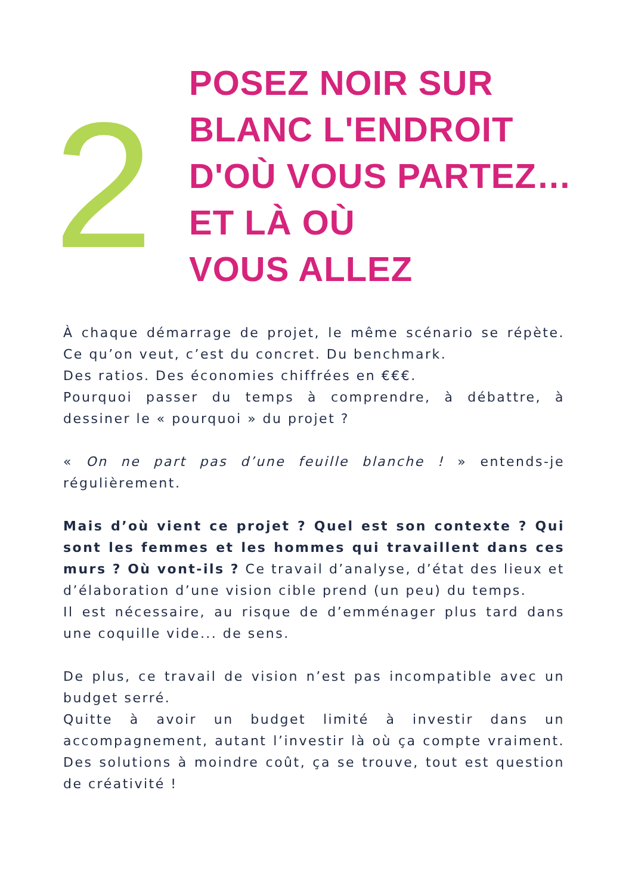2
POSEZ NOIR SUR
BLANC L'ENDROIT
D'OÙ VOUS PARTEZ…
ET LÀ OÙ
VOUS ALLEZ
À chaque démarrage de projet, le même scénario se répète. Ce qu’on veut, c’est du concret. Du benchmark.
Des ratios. Des économies chiffrées en €€€.
Pourquoi passer du temps à comprendre, à débattre, à dessiner le « pourquoi » du projet ?
« On ne part pas d’une feuille blanche ! » entends-je régulièrement.
Mais d’où vient ce projet ? Quel est son contexte ? Qui sont les femmes et les hommes qui travaillent dans ces murs ? Où vont-ils ? Ce travail d’analyse, d’état des lieux et d’élaboration d’une vision cible prend (un peu) du temps.
Il est nécessaire, au risque de d’emménager plus tard dans une coquille vide... de sens.
De plus, ce travail de vision n’est pas incompatible avec un budget serré.
Quitte à avoir un budget limité à investir dans un accompagnement, autant l’investir là où ça compte vraiment. Des solutions à moindre coût, ça se trouve, tout est question de créativité !